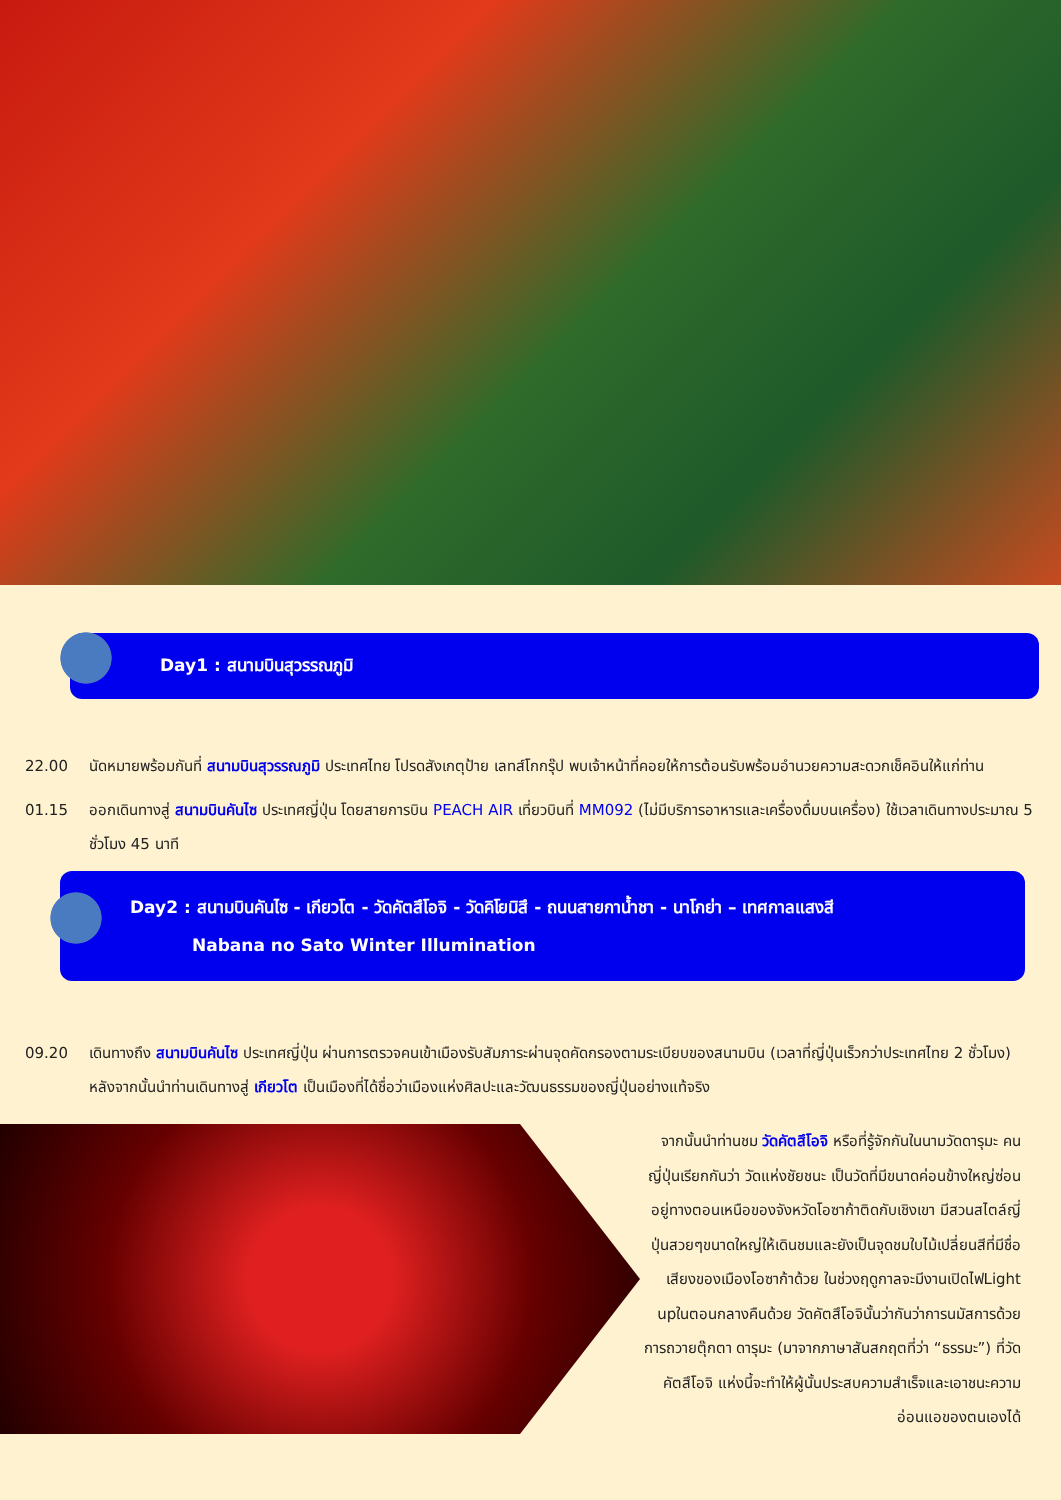Day1 : สนามบินสุวรรณภูมิ
22.00 นัดหมายพร้อมกันที่ สนามบินสุวรรณภูมิ ประเทศไทย โปรดสังเกตุป้าย เลทส์โกกรุ๊ป พบเจ้าหน้าที่คอยให้การต้อนรับพร้อมอำนวยความสะดวกเช็คอินให้แก่ท่าน
01.15 ออกเดินทางสู่ สนามบินคันไซ ประเทศญี่ปุ่น โดยสายการบิน PEACH AIR เที่ยวบินที่ MM092 (ไม่มีบริการอาหารและเครื่องดื่มบนเครื่อง) ใช้เวลาเดินทางประมาณ 5 ชั่วโมง 45 นาที
Day2 : สนามบินคันไซ - เกียวโต - วัดคัตสึโอจิ - วัดคิโยมิสึ - ถนนสายกาน้ำชา - นาโกย่า – เทศกาลแสงสี
Nabana no Sato Winter Illumination
09.20 เดินทางถึง สนามบินคันไซ ประเทศญี่ปุ่น ผ่านการตรวจคนเข้าเมืองรับสัมภาระผ่านจุดคัดกรองตามระเบียบของสนามบิน (เวลาที่ญี่ปุ่นเร็วกว่าประเทศไทย 2 ชั่วโมง) หลังจากนั้นนำท่านเดินทางสู่ เกียวโต เป็นเมืองที่ได้ชื่อว่าเมืองแห่งศิลปะและวัฒนธรรมของญี่ปุ่นอย่างแท้จริง
จากนั้นนำท่านชม วัดคัตสึโอจิ หรือที่รู้จักกันในนามวัดดารุมะ คนญี่ปุ่นเรียกกันว่า วัดแห่งชัยชนะ เป็นวัดที่มีขนาดค่อนข้างใหญ่ซ่อนอยู่ทางตอนเหนือของจังหวัดโอซาก้าติดกับเชิงเขา มีสวนสไตล์ญี่ปุ่นสวยๆขนาดใหญ่ให้เดินชมและยังเป็นจุดชมใบไม้เปลี่ยนสีที่มีชื่อเสียงของเมืองโอซาก้าด้วย ในช่วงฤดูกาลจะมีงานเปิดไฟLight upในตอนกลางคืนด้วย วัดคัตสึโอจินั้นว่ากันว่าการนมัสการด้วยการถวายตุ๊กตา ดารุมะ (มาจากภาษาสันสกฤตที่ว่า “ธรรมะ”) ที่วัดคัตสึโอจิ แห่งนี้จะทำให้ผู้นั้นประสบความสำเร็จและเอาชนะความอ่อนแอของตนเองได้